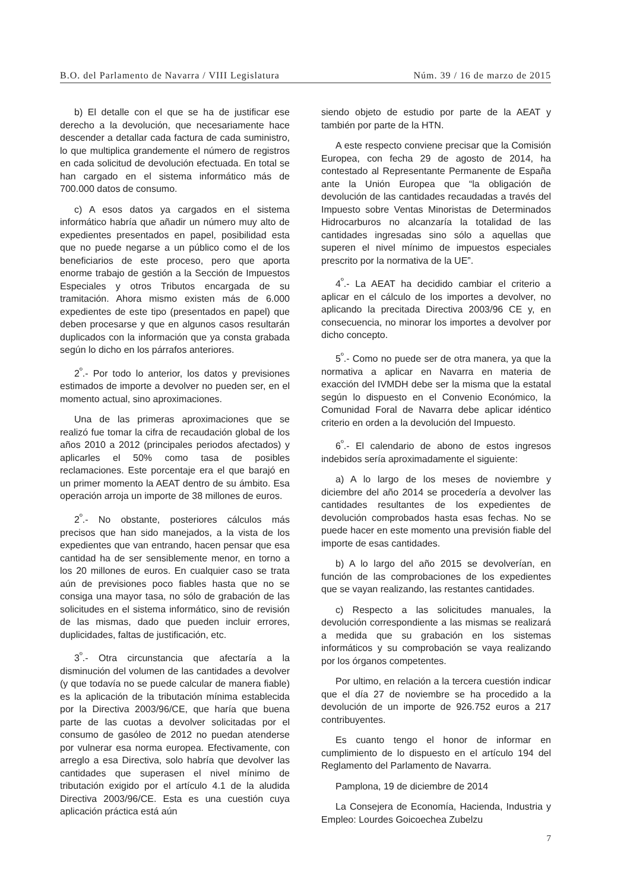B.O. del Parlamento de Navarra / VIII Legislatura Núm. 39 / 16 de marzo de 2015
b) El detalle con el que se ha de justificar ese derecho a la devolución, que necesariamente hace descender a detallar cada factura de cada suministro, lo que multiplica grandemente el número de registros en cada solicitud de devolución efectuada. En total se han cargado en el sistema informático más de 700.000 datos de consumo.
c) A esos datos ya cargados en el sistema informático habría que añadir un número muy alto de expedientes presentados en papel, posibilidad esta que no puede negarse a un público como el de los beneficiarios de este proceso, pero que aporta enorme trabajo de gestión a la Sección de Impuestos Especiales y otros Tributos encargada de su tramitación. Ahora mismo existen más de 6.000 expedientes de este tipo (presentados en papel) que deben procesarse y que en algunos casos resultarán duplicados con la información que ya consta grabada según lo dicho en los párrafos anteriores.
2<sup>º</sup>.- Por todo lo anterior, los datos y previsiones estimados de importe a devolver no pueden ser, en el momento actual, sino aproximaciones.
Una de las primeras aproximaciones que se realizó fue tomar la cifra de recaudación global de los años 2010 a 2012 (principales periodos afectados) y aplicarles el 50% como tasa de posibles reclamaciones. Este porcentaje era el que barajó en un primer momento la AEAT dentro de su ámbito. Esa operación arroja un importe de 38 millones de euros.
2<sup>º</sup>.- No obstante, posteriores cálculos más precisos que han sido manejados, a la vista de los expedientes que van entrando, hacen pensar que esa cantidad ha de ser sensiblemente menor, en torno a los 20 millones de euros. En cualquier caso se trata aún de previsiones poco fiables hasta que no se consiga una mayor tasa, no sólo de grabación de las solicitudes en el sistema informático, sino de revisión de las mismas, dado que pueden incluir errores, duplicidades, faltas de justificación, etc.
3<sup>º</sup>.- Otra circunstancia que afectaría a la disminución del volumen de las cantidades a devolver (y que todavía no se puede calcular de manera fiable) es la aplicación de la tributación mínima establecida por la Directiva 2003/96/CE, que haría que buena parte de las cuotas a devolver solicitadas por el consumo de gasóleo de 2012 no puedan atenderse por vulnerar esa norma europea. Efectivamente, con arreglo a esa Directiva, solo habría que devolver las cantidades que superasen el nivel mínimo de tributación exigido por el artículo 4.1 de la aludida Directiva 2003/96/CE. Esta es una cuestión cuya aplicación práctica está aún
siendo objeto de estudio por parte de la AEAT y también por parte de la HTN.
A este respecto conviene precisar que la Comisión Europea, con fecha 29 de agosto de 2014, ha contestado al Representante Permanente de España ante la Unión Europea que “la obligación de devolución de las cantidades recaudadas a través del Impuesto sobre Ventas Minoristas de Determinados Hidrocarburos no alcanzaría la totalidad de las cantidades ingresadas sino sólo a aquellas que superen el nivel mínimo de impuestos especiales prescrito por la normativa de la UE”.
4<sup>º</sup>.- La AEAT ha decidido cambiar el criterio a aplicar en el cálculo de los importes a devolver, no aplicando la precitada Directiva 2003/96 CE y, en consecuencia, no minorar los importes a devolver por dicho concepto.
5<sup>º</sup>.- Como no puede ser de otra manera, ya que la normativa a aplicar en Navarra en materia de exacción del IVMDH debe ser la misma que la estatal según lo dispuesto en el Convenio Económico, la Comunidad Foral de Navarra debe aplicar idéntico criterio en orden a la devolución del Impuesto.
6<sup>º</sup>.- El calendario de abono de estos ingresos indebidos sería aproximadamente el siguiente:
a) A lo largo de los meses de noviembre y diciembre del año 2014 se procedería a devolver las cantidades resultantes de los expedientes de devolución comprobados hasta esas fechas. No se puede hacer en este momento una previsión fiable del importe de esas cantidades.
b) A lo largo del año 2015 se devolverían, en función de las comprobaciones de los expedientes que se vayan realizando, las restantes cantidades.
c) Respecto a las solicitudes manuales, la devolución correspondiente a las mismas se realizará a medida que su grabación en los sistemas informáticos y su comprobación se vaya realizando por los órganos competentes.
Por ultimo, en relación a la tercera cuestión indicar que el día 27 de noviembre se ha procedido a la devolución de un importe de 926.752 euros a 217 contribuyentes.
Es cuanto tengo el honor de informar en cumplimiento de lo dispuesto en el artículo 194 del Reglamento del Parlamento de Navarra.
Pamplona, 19 de diciembre de 2014
La Consejera de Economía, Hacienda, Industria y Empleo: Lourdes Goicoechea Zubelzu
7